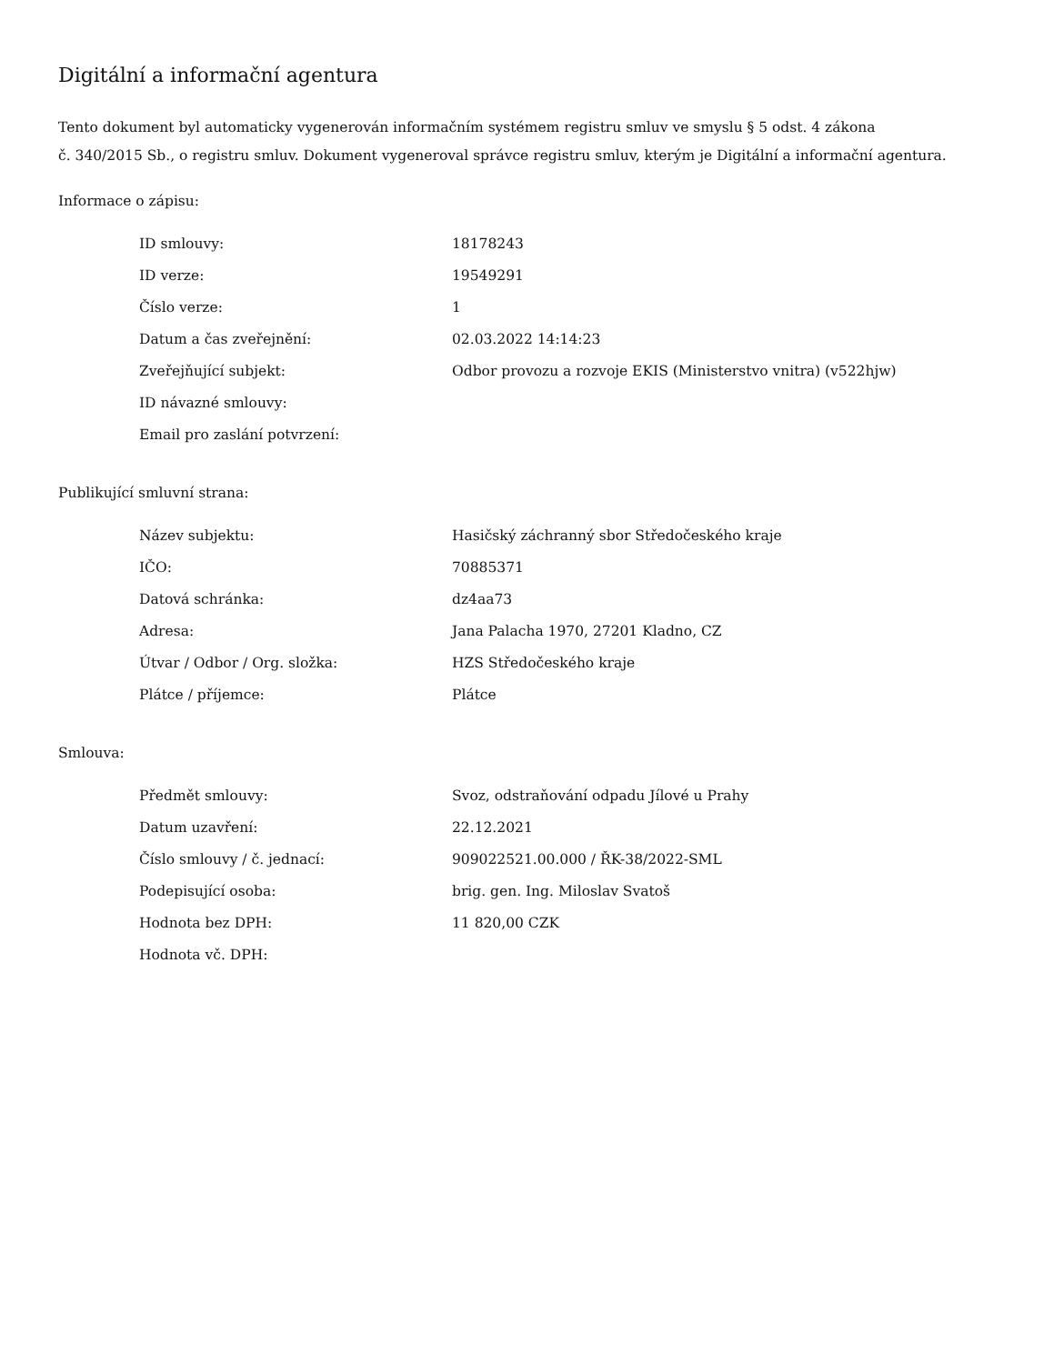Digitální a informační agentura
Tento dokument byl automaticky vygenerován informačním systémem registru smluv ve smyslu § 5 odst. 4 zákona
č. 340/2015 Sb., o registru smluv. Dokument vygeneroval správce registru smluv, kterým je Digitální a informační agentura.
Informace o zápisu:
| ID smlouvy: | 18178243 |
| ID verze: | 19549291 |
| Číslo verze: | 1 |
| Datum a čas zveřejnění: | 02.03.2022 14:14:23 |
| Zveřejňující subjekt: | Odbor provozu a rozvoje EKIS (Ministerstvo vnitra) (v522hjw) |
| ID návazné smlouvy: | |
| Email pro zaslání potvrzení: | |
Publikující smluvní strana:
| Název subjektu: | Hasičský záchranný sbor Středočeského kraje |
| IČO: | 70885371 |
| Datová schránka: | dz4aa73 |
| Adresa: | Jana Palacha 1970, 27201 Kladno, CZ |
| Útvar / Odbor / Org. složka: | HZS Středočeského kraje |
| Plátce / příjemce: | Plátce |
Smlouva:
| Předmět smlouvy: | Svoz, odstraňování odpadu Jílové u Prahy |
| Datum uzavření: | 22.12.2021 |
| Číslo smlouvy / č. jednací: | 909022521.00.000 / ŘK-38/2022-SML |
| Podepisující osoba: | brig. gen. Ing. Miloslav Svatoš |
| Hodnota bez DPH: | 11 820,00 CZK |
| Hodnota vč. DPH: | |